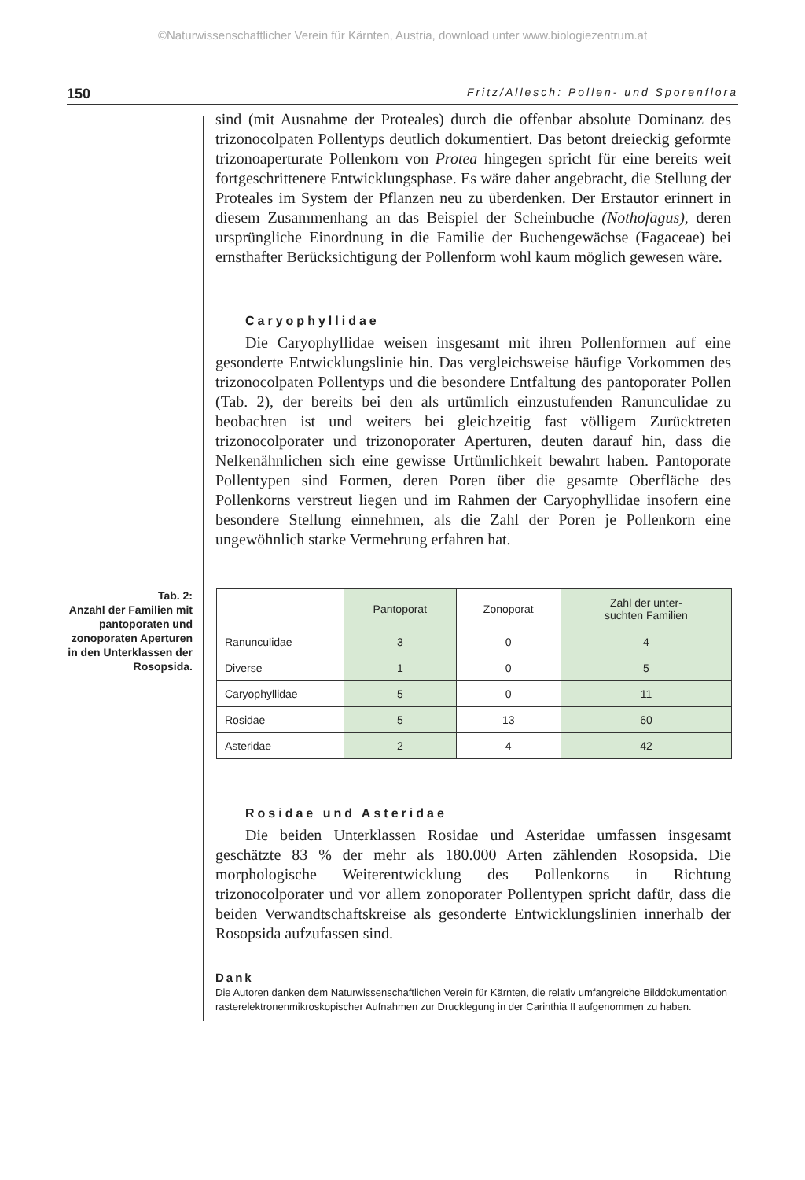©Naturwissenschaftlicher Verein für Kärnten, Austria, download unter www.biologiezentrum.at
150 Fritz/Allesch: Pollen- und Sporenflora
sind (mit Ausnahme der Proteales) durch die offenbar absolute Dominanz des trizonocolpaten Pollentyps deutlich dokumentiert. Das betont dreieckig geformte trizonoaperturate Pollenkorn von Protea hingegen spricht für eine bereits weit fortgeschrittenere Entwicklungsphase. Es wäre daher angebracht, die Stellung der Proteales im System der Pflanzen neu zu überdenken. Der Erstautor erinnert in diesem Zusammenhang an das Beispiel der Scheinbuche (Nothofagus), deren ursprüngliche Einordnung in die Familie der Buchengewächse (Fagaceae) bei ernsthafter Berücksichtigung der Pollenform wohl kaum möglich gewesen wäre.
Caryophyllidae
Die Caryophyllidae weisen insgesamt mit ihren Pollenformen auf eine gesonderte Entwicklungslinie hin. Das vergleichsweise häufige Vorkommen des trizonocolpaten Pollentyps und die besondere Entfaltung des pantoporater Pollen (Tab. 2), der bereits bei den als urtümlich einzustufenden Ranunculidae zu beobachten ist und weiters bei gleichzeitig fast völligem Zurücktreten trizonocolporater und trizonoporater Aperturen, deuten darauf hin, dass die Nelkenähnlichen sich eine gewisse Urtümlichkeit bewahrt haben. Pantoporate Pollentypen sind Formen, deren Poren über die gesamte Oberfläche des Pollenkorns verstreut liegen und im Rahmen der Caryophyllidae insofern eine besondere Stellung einnehmen, als die Zahl der Poren je Pollenkorn eine ungewöhnlich starke Vermehrung erfahren hat.
Tab. 2:
Anzahl der Familien mit pantoporaten und zonoporaten Aperturen in den Unterklassen der Rosopsida.
| | Pantoporat | Zonoporat | Zahl der unter- suchten Familien |
| --- | --- | --- | --- |
| Ranunculidae | 3 | 0 | 4 |
| Diverse | 1 | 0 | 5 |
| Caryophyllidae | 5 | 0 | 11 |
| Rosidae | 5 | 13 | 60 |
| Asteridae | 2 | 4 | 42 |
Rosidae und Asteridae
Die beiden Unterklassen Rosidae und Asteridae umfassen insgesamt geschätzte 83 % der mehr als 180.000 Arten zählenden Rosopsida. Die morphologische Weiterentwicklung des Pollenkorns in Richtung trizonocolporater und vor allem zonoporater Pollentypen spricht dafür, dass die beiden Verwandtschaftskreise als gesonderte Entwicklungslinien innerhalb der Rosopsida aufzufassen sind.
Dank
Die Autoren danken dem Naturwissenschaftlichen Verein für Kärnten, die relativ umfangreiche Bilddokumentation rasterelektronenmikroskopischer Aufnahmen zur Drucklegung in der Carinthia II aufgenommen zu haben.